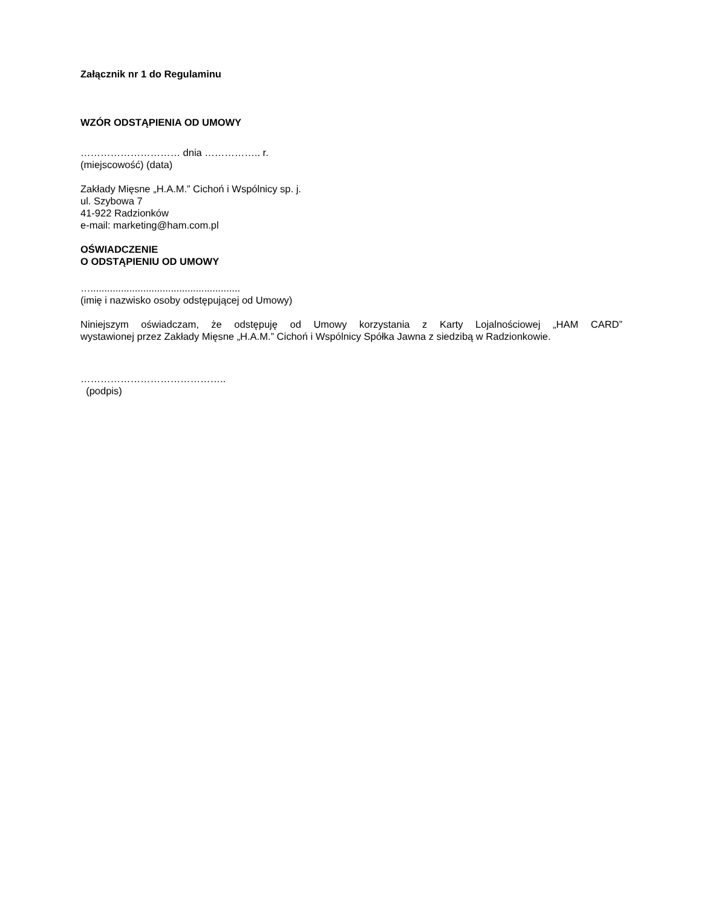Załącznik nr 1 do Regulaminu
WZÓR ODSTĄPIENIA OD UMOWY
………………………… dnia …………….. r.
(miejscowość) (data)
Zakłady Mięsne „H.A.M.” Cichoń i Wspólnicy sp. j.
ul. Szybowa 7
41-922 Radzionków
e-mail: marketing@ham.com.pl
OŚWIADCZENIE
O ODSTĄPIENIU OD UMOWY
…......................................................
(imię i nazwisko osoby odstępującej od Umowy)
Niniejszym oświadczam, że odstępuję od Umowy korzystania z Karty Lojalnościowej „HAM CARD”
wystawionej przez Zakłady Mięsne „H.A.M.” Cichoń i Wspólnicy Spółka Jawna z siedzibą w Radzionkowie.
……………………………………..
(podpis)